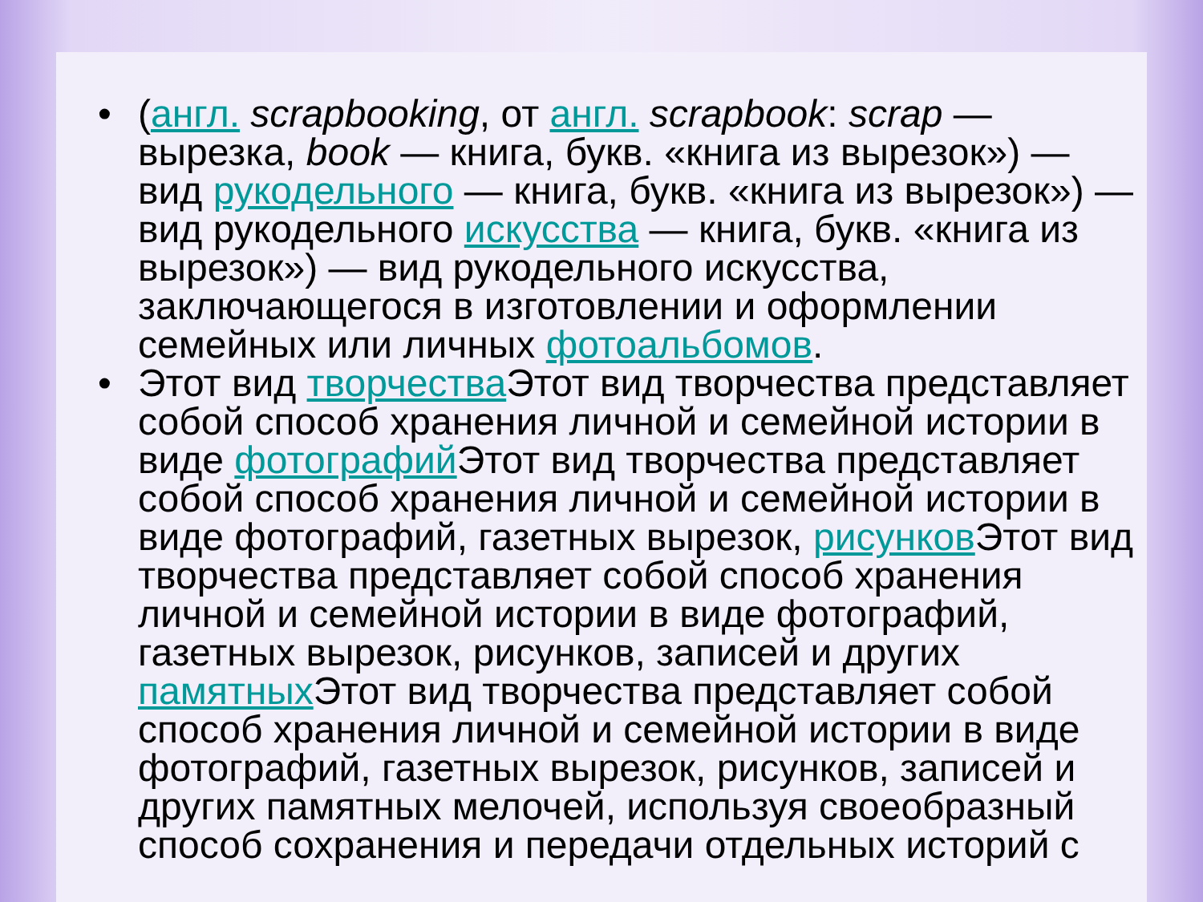• (англ. scrapbooking, от англ. scrapbook: scrap — вырезка, book — книга, букв. «книга из вырезок») — вид рукодельного — книга, букв. «книга из вырезок») — вид рукодельного искусства — книга, букв. «книга из вырезок») — вид рукодельного искусства, заключающегося в изготовлении и оформлении семейных или личных фотоальбомов.
• Этот вид творчества Этот вид творчества представляет собой способ хранения личной и семейной истории в виде фотографий Этот вид творчества представляет собой способ хранения личной и семейной истории в виде фотографий, газетных вырезок, рисунков Этот вид творчества представляет собой способ хранения личной и семейной истории в виде фотографий, газетных вырезок, рисунков, записей и других памятных Этот вид творчества представляет собой способ хранения личной и семейной истории в виде фотографий, газетных вырезок, рисунков, записей и других памятных мелочей, используя своеобразный способ сохранения и передачи отдельных историй с